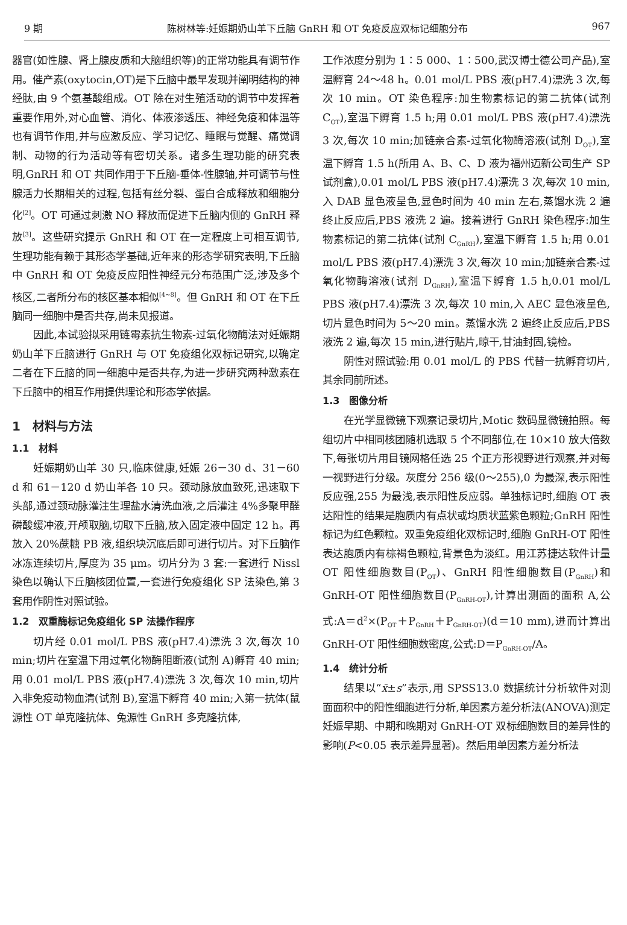9 期 陈树林等:妊娠期奶山羊下丘脑 GnRH 和 OT 免疫反应双标记细胞分布 967
器官(如性腺、肾上腺皮质和大脑组织等)的正常功能具有调节作用。催产素(oxytocin,OT)是下丘脑中最早发现并阐明结构的神经肽,由 9 个氨基酸组成。OT 除在对生殖活动的调节中发挥着重要作用外,对心血管、消化、体液渗透压、神经免疫和体温等也有调节作用,并与应激反应、学习记忆、睡眠与觉醒、痛觉调制、动物的行为活动等有密切关系。诸多生理功能的研究表明,GnRH 和 OT 共同作用于下丘脑-垂体-性腺轴,并可调节与性腺活力长期相关的过程,包括有丝分裂、蛋白合成释放和细胞分化<sup>[2]</sup>。OT 可通过刺激 NO 释放而促进下丘脑内侧的 GnRH 释放<sup>[3]</sup>。这些研究提示 GnRH 和 OT 在一定程度上可相互调节,生理功能有赖于其形态学基础,近年来的形态学研究表明,下丘脑中 GnRH 和 OT 免疫反应阳性神经元分布范围广泛,涉及多个核区,二者所分布的核区基本相似<sup>[4~8]</sup>。但 GnRH 和 OT 在下丘脑同一细胞中是否共存,尚未见报道。
因此,本试验拟采用链霉素抗生物素-过氧化物酶法对妊娠期奶山羊下丘脑进行 GnRH 与 OT 免疫组化双标记研究,以确定二者在下丘脑的同一细胞中是否共存,为进一步研究两种激素在下丘脑中的相互作用提供理论和形态学依据。
1　材料与方法
1.1　材料
妊娠期奶山羊 30 只,临床健康,妊娠 26－30 d、31－60 d 和 61－120 d 奶山羊各 10 只。颈动脉放血致死,迅速取下头部,通过颈动脉灌注生理盐水清洗血液,之后灌注 4%多聚甲醛磷酸缓冲液,开颅取脑,切取下丘脑,放入固定液中固定 12 h。再放入 20%蔗糖 PB 液,组织块沉底后即可进行切片。对下丘脑作冰冻连续切片,厚度为 35 μm。切片分为 3 套:一套进行 Nissl 染色以确认下丘脑核团位置,一套进行免疫组化 SP 法染色,第 3 套用作阴性对照试验。
1.2　双重酶标记免疫组化 SP 法操作程序
切片经 0.01 mol/L PBS 液(pH7.4)漂洗 3 次,每次 10 min;切片在室温下用过氧化物酶阻断液(试剂 A)孵育 40 min;用 0.01 mol/L PBS 液(pH7.4)漂洗 3 次,每次 10 min,切片入非免疫动物血清(试剂 B),室温下孵育 40 min;入第一抗体(鼠源性 OT 单克隆抗体、兔源性 GnRH 多克隆抗体,
工作浓度分别为 1∶5 000、1∶500,武汉博士德公司产品),室温孵育 24～48 h。0.01 mol/L PBS 液(pH7.4)漂洗 3 次,每次 10 min。OT 染色程序:加生物素标记的第二抗体(试剂 C<sub>OT</sub>),室温下孵育 1.5 h;用 0.01 mol/L PBS 液(pH7.4)漂洗 3 次,每次 10 min;加链亲合素-过氧化物酶溶液(试剂 D<sub>OT</sub>),室温下孵育 1.5 h(所用 A、B、C、D 液为福州迈新公司生产 SP 试剂盒),0.01 mol/L PBS 液(pH7.4)漂洗 3 次,每次 10 min,入 DAB 显色液呈色,显色时间为 40 min 左右,蒸馏水洗 2 遍终止反应后,PBS 液洗 2 遍。接着进行 GnRH 染色程序:加生物素标记的第二抗体(试剂 C<sub>GnRH</sub>),室温下孵育 1.5 h;用 0.01 mol/L PBS 液(pH7.4)漂洗 3 次,每次 10 min;加链亲合素-过氧化物酶溶液(试剂 D<sub>GnRH</sub>),室温下孵育 1.5 h,0.01 mol/L PBS 液(pH7.4)漂洗 3 次,每次 10 min,入 AEC 显色液呈色,切片显色时间为 5～20 min。蒸馏水洗 2 遍终止反应后,PBS 液洗 2 遍,每次 15 min,进行贴片,晾干,甘油封固,镜检。
阴性对照试验:用 0.01 mol/L 的 PBS 代替一抗孵育切片,其余同前所述。
1.3　图像分析
在光学显微镜下观察记录切片,Motic 数码显微镜拍照。每组切片中相同核团随机选取 5 个不同部位,在 10×10 放大倍数下,每张切片用目镜网格任选 25 个正方形视野进行观察,并对每一视野进行分级。灰度分 256 级(0～255),0 为最深,表示阳性反应强,255 为最浅,表示阳性反应弱。单独标记时,细胞 OT 表达阳性的结果是胞质内有点状或均质状蓝紫色颗粒;GnRH 阳性标记为红色颗粒。双重免疫组化双标记时,细胞 GnRH-OT 阳性表达胞质内有棕褐色颗粒,背景色为淡红。用江苏捷达软件计量 OT 阳性细胞数目(P<sub>OT</sub>)、GnRH 阳性细胞数目(P<sub>GnRH</sub>)和 GnRH-OT 阳性细胞数目(P<sub>GnRH-OT</sub>),计算出测面的面积 A,公式:A＝d<sup>2</sup>×(P<sub>OT</sub>＋P<sub>GnRH</sub>＋P<sub>GnRH-OT</sub>)(d＝10 mm),进而计算出 GnRH-OT 阳性细胞数密度,公式:D＝P<sub>GnRH-OT</sub>/A。
1.4　统计分析
结果以“x̄±s”表示,用 SPSS13.0 数据统计分析软件对测面面积中的阳性细胞进行分析,单因素方差分析法(ANOVA)测定妊娠早期、中期和晚期对 GnRH-OT 双标细胞数目的差异性的影响(P<0.05 表示差异显著)。然后用单因素方差分析法